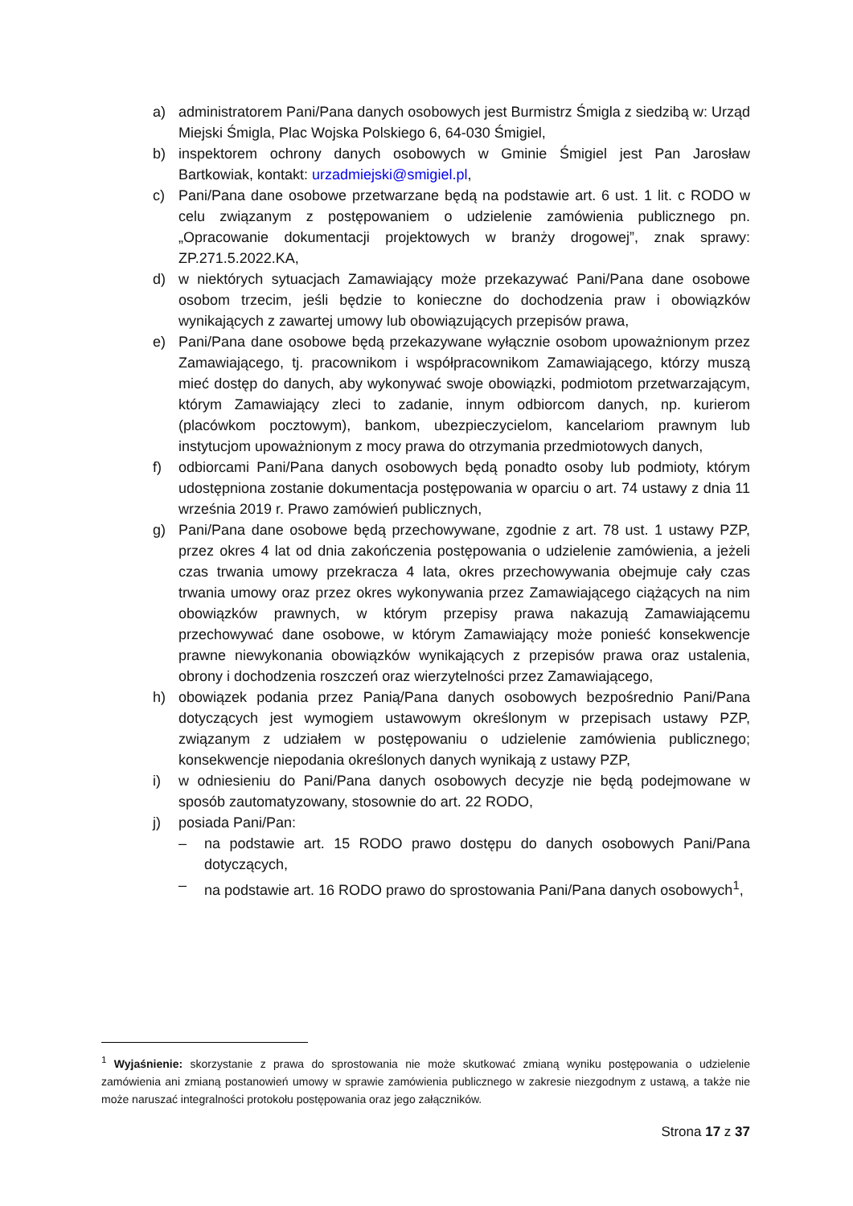a) administratorem Pani/Pana danych osobowych jest Burmistrz Śmigla z siedzibą w: Urząd Miejski Śmigla, Plac Wojska Polskiego 6, 64-030 Śmigiel,
b) inspektorem ochrony danych osobowych w Gminie Śmigiel jest Pan Jarosław Bartkowiak, kontakt: urzadmiejski@smigiel.pl,
c) Pani/Pana dane osobowe przetwarzane będą na podstawie art. 6 ust. 1 lit. c RODO w celu związanym z postępowaniem o udzielenie zamówienia publicznego pn. „Opracowanie dokumentacji projektowych w branży drogowej”, znak sprawy: ZP.271.5.2022.KA,
d) w niektórych sytuacjach Zamawiający może przekazywać Pani/Pana dane osobowe osobom trzecim, jeśli będzie to konieczne do dochodzenia praw i obowiązków wynikających z zawartej umowy lub obowiązujących przepisów prawa,
e) Pani/Pana dane osobowe będą przekazywane wyłącznie osobom upoważnionym przez Zamawiającego, tj. pracownikom i współpracownikom Zamawiającego, którzy muszą mieć dostęp do danych, aby wykonywać swoje obowiązki, podmiotom przetwarzającym, którym Zamawiający zleci to zadanie, innym odbiorcom danych, np. kurierom (placówkom pocztowym), bankom, ubezpieczycielom, kancelariom prawnym lub instytucjom upoważnionym z mocy prawa do otrzymania przedmiotowych danych,
f) odbiorcami Pani/Pana danych osobowych będą ponadto osoby lub podmioty, którym udostępniona zostanie dokumentacja postępowania w oparciu o art. 74 ustawy z dnia 11 września 2019 r. Prawo zamówień publicznych,
g) Pani/Pana dane osobowe będą przechowywane, zgodnie z art. 78 ust. 1 ustawy PZP, przez okres 4 lat od dnia zakończenia postępowania o udzielenie zamówienia, a jeżeli czas trwania umowy przekracza 4 lata, okres przechowywania obejmuje cały czas trwania umowy oraz przez okres wykonywania przez Zamawiającego ciążących na nim obowiązków prawnych, w którym przepisy prawa nakazują Zamawiającemu przechowywać dane osobowe, w którym Zamawiający może ponieść konsekwencje prawne niewykonania obowiązków wynikających z przepisów prawa oraz ustalenia, obrony i dochodzenia roszczeń oraz wierzytelności przez Zamawiającego,
h) obowiązek podania przez Panią/Pana danych osobowych bezpośrednio Pani/Pana dotyczących jest wymogiem ustawowym określonym w przepisach ustawy PZP, związanym z udziałem w postępowaniu o udzielenie zamówienia publicznego; konsekwencje niepodania określonych danych wynikają z ustawy PZP,
i) w odniesieniu do Pani/Pana danych osobowych decyzje nie będą podejmowane w sposób zautomatyzowany, stosownie do art. 22 RODO,
j) posiada Pani/Pan:
– na podstawie art. 15 RODO prawo dostępu do danych osobowych Pani/Pana dotyczących,
– na podstawie art. 16 RODO prawo do sprostowania Pani/Pana danych osobowych<sup>1</sup>,
<sup>1</sup> Wyjaśnienie: skorzystanie z prawa do sprostowania nie może skutkować zmianą wyniku postępowania o udzielenie zamówienia ani zmianą postanowień umowy w sprawie zamówienia publicznego w zakresie niezgodnym z ustawą, a także nie może naruszać integralności protokołu postępowania oraz jego załączników.
Strona 17 z 37